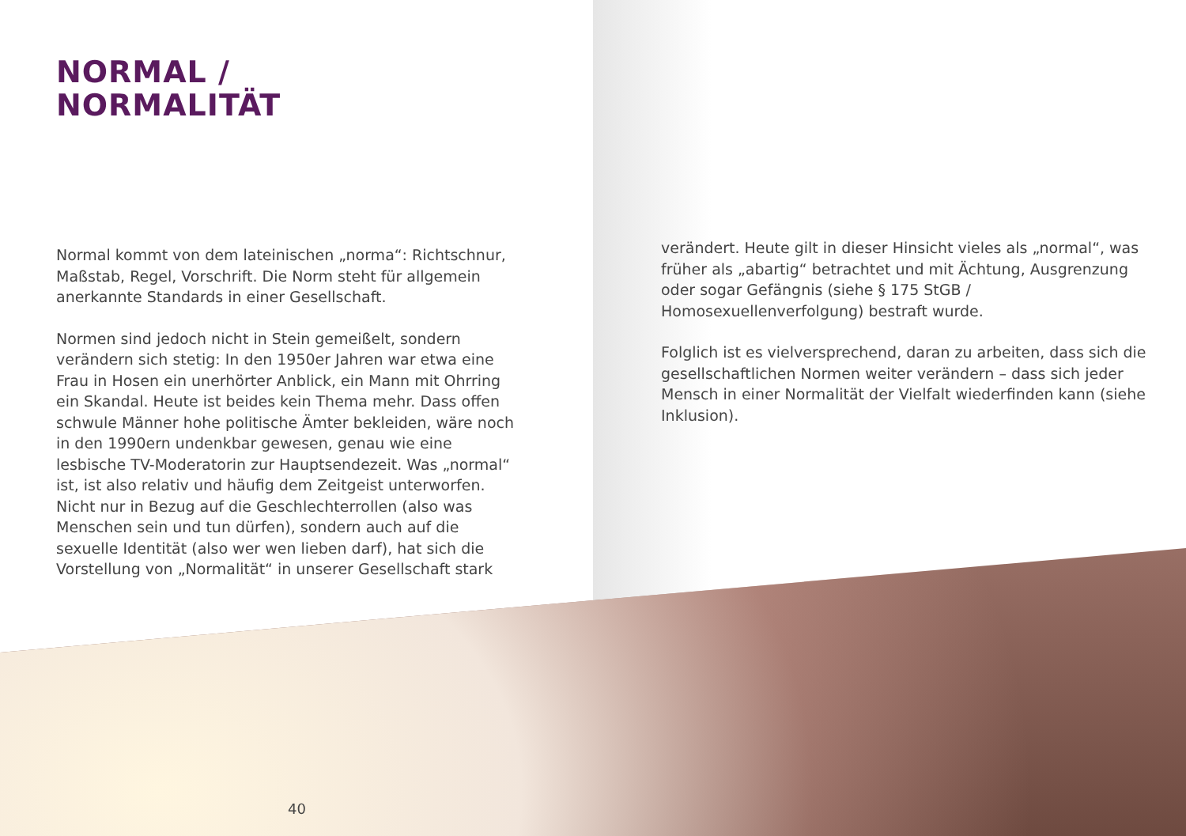NORMAL /
NORMALITÄT
Normal kommt von dem lateinischen „norma“: Richtschnur, Maßstab, Regel, Vorschrift. Die Norm steht für allgemein aner­kannte Standards in einer Gesellschaft.
Normen sind jedoch nicht in Stein gemeißelt, sondern verändern sich stetig: In den 1950er Jahren war etwa eine Frau in Hosen ein unerhörter Anblick, ein Mann mit Ohrring ein Skandal. Heute ist beides kein Thema mehr. Dass offen schwule Männer hohe politische Ämter bekleiden, wäre noch in den 1990ern undenkbar gewesen, genau wie eine lesbische TV-Moderatorin zur Hauptsendezeit. Was „normal“ ist, ist also relativ und häufig dem Zeitgeist unterworfen. Nicht nur in Bezug auf die Geschlech­terrollen (also was Menschen sein und tun dürfen), sondern auch auf die sexuelle Identität (also wer wen lieben darf), hat sich die Vorstellung von „Normalität“ in unserer Gesellschaft stark
verändert. Heute gilt in dieser Hinsicht vieles als „normal“, was früher als „abartig“ betrachtet und mit Ächtung, Ausgrenzung oder sogar Gefängnis (siehe § 175 StGB / Homosexuellenverfolgung) bestraft wurde.
Folglich ist es vielversprechend, daran zu arbeiten, dass sich die ge­sellschaftlichen Normen weiter verändern – dass sich jeder Mensch in einer Normalität der Vielfalt wiederfinden kann (siehe Inklusion).
40